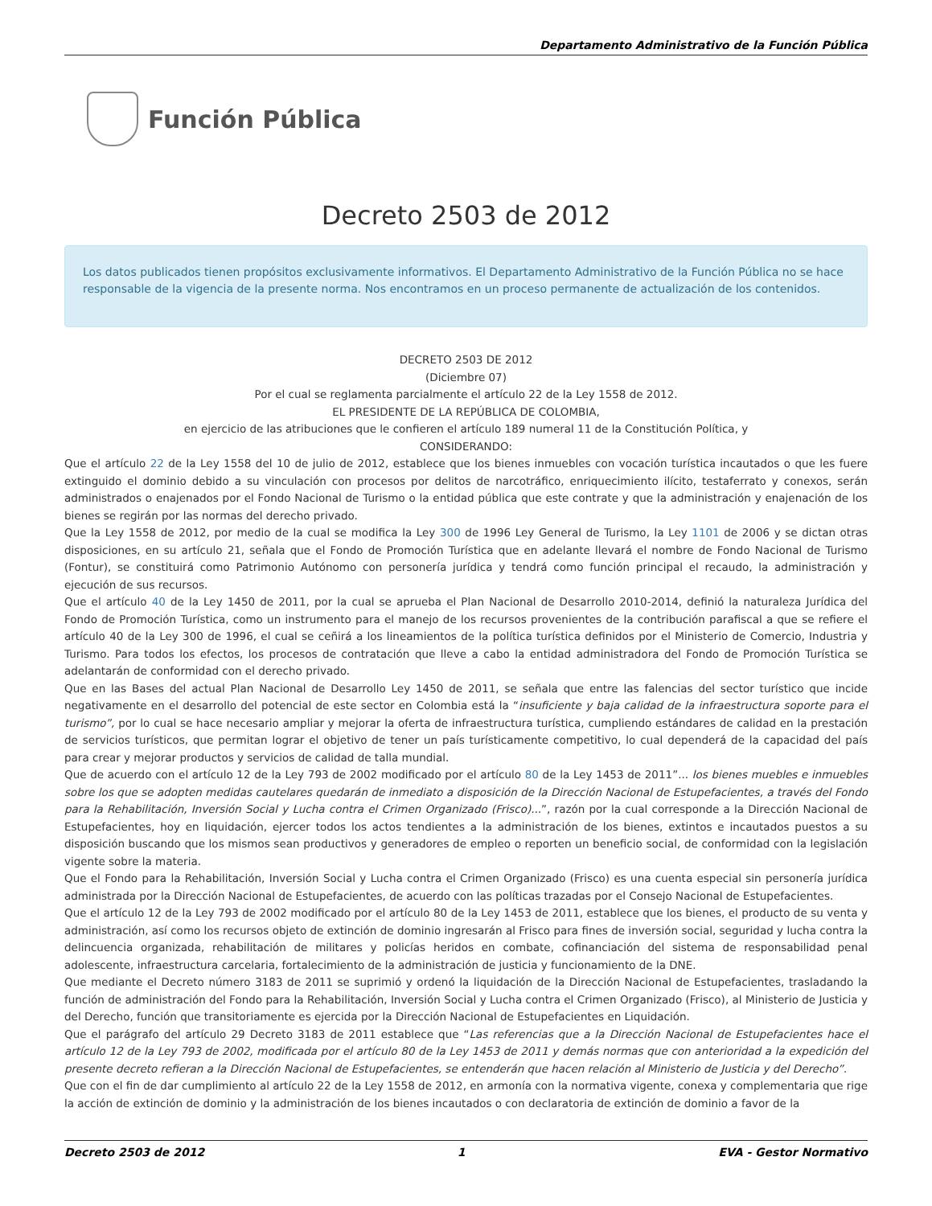Departamento Administrativo de la Función Pública
Función Pública
Decreto 2503 de 2012
Los datos publicados tienen propósitos exclusivamente informativos. El Departamento Administrativo de la Función Pública no se hace responsable de la vigencia de la presente norma. Nos encontramos en un proceso permanente de actualización de los contenidos.
DECRETO 2503 DE 2012
(Diciembre 07)
Por el cual se reglamenta parcialmente el artículo 22 de la Ley 1558 de 2012.
EL PRESIDENTE DE LA REPÚBLICA DE COLOMBIA,
en ejercicio de las atribuciones que le confieren el artículo 189 numeral 11 de la Constitución Política, y
CONSIDERANDO:
Que el artículo 22 de la Ley 1558 del 10 de julio de 2012, establece que los bienes inmuebles con vocación turística incautados o que les fuere extinguido el dominio debido a su vinculación con procesos por delitos de narcotráfico, enriquecimiento ilícito, testaferrato y conexos, serán administrados o enajenados por el Fondo Nacional de Turismo o la entidad pública que este contrate y que la administración y enajenación de los bienes se regirán por las normas del derecho privado.
Que la Ley 1558 de 2012, por medio de la cual se modifica la Ley 300 de 1996 Ley General de Turismo, la Ley 1101 de 2006 y se dictan otras disposiciones, en su artículo 21, señala que el Fondo de Promoción Turística que en adelante llevará el nombre de Fondo Nacional de Turismo (Fontur), se constituirá como Patrimonio Autónomo con personería jurídica y tendrá como función principal el recaudo, la administración y ejecución de sus recursos.
Que el artículo 40 de la Ley 1450 de 2011, por la cual se aprueba el Plan Nacional de Desarrollo 2010-2014, definió la naturaleza Jurídica del Fondo de Promoción Turística, como un instrumento para el manejo de los recursos provenientes de la contribución parafiscal a que se refiere el artículo 40 de la Ley 300 de 1996, el cual se ceñirá a los lineamientos de la política turística definidos por el Ministerio de Comercio, Industria y Turismo. Para todos los efectos, los procesos de contratación que lleve a cabo la entidad administradora del Fondo de Promoción Turística se adelantarán de conformidad con el derecho privado.
Que en las Bases del actual Plan Nacional de Desarrollo Ley 1450 de 2011, se señala que entre las falencias del sector turístico que incide negativamente en el desarrollo del potencial de este sector en Colombia está la “insuficiente y baja calidad de la infraestructura soporte para el turismo”, por lo cual se hace necesario ampliar y mejorar la oferta de infraestructura turística, cumpliendo estándares de calidad en la prestación de servicios turísticos, que permitan lograr el objetivo de tener un país turísticamente competitivo, lo cual dependerá de la capacidad del país para crear y mejorar productos y servicios de calidad de talla mundial.
Que de acuerdo con el artículo 12 de la Ley 793 de 2002 modificado por el artículo 80 de la Ley 1453 de 2011”... los bienes muebles e inmuebles sobre los que se adopten medidas cautelares quedarán de inmediato a disposición de la Dirección Nacional de Estupefacientes, a través del Fondo para la Rehabilitación, Inversión Social y Lucha contra el Crimen Organizado (Frisco)...”, razón por la cual corresponde a la Dirección Nacional de Estupefacientes, hoy en liquidación, ejercer todos los actos tendientes a la administración de los bienes, extintos e incautados puestos a su disposición buscando que los mismos sean productivos y generadores de empleo o reporten un beneficio social, de conformidad con la legislación vigente sobre la materia.
Que el Fondo para la Rehabilitación, Inversión Social y Lucha contra el Crimen Organizado (Frisco) es una cuenta especial sin personería jurídica administrada por la Dirección Nacional de Estupefacientes, de acuerdo con las políticas trazadas por el Consejo Nacional de Estupefacientes.
Que el artículo 12 de la Ley 793 de 2002 modificado por el artículo 80 de la Ley 1453 de 2011, establece que los bienes, el producto de su venta y administración, así como los recursos objeto de extinción de dominio ingresarán al Frisco para fines de inversión social, seguridad y lucha contra la delincuencia organizada, rehabilitación de militares y policías heridos en combate, cofinanciación del sistema de responsabilidad penal adolescente, infraestructura carcelaria, fortalecimiento de la administración de justicia y funcionamiento de la DNE.
Que mediante el Decreto número 3183 de 2011 se suprimió y ordenó la liquidación de la Dirección Nacional de Estupefacientes, trasladando la función de administración del Fondo para la Rehabilitación, Inversión Social y Lucha contra el Crimen Organizado (Frisco), al Ministerio de Justicia y del Derecho, función que transitoriamente es ejercida por la Dirección Nacional de Estupefacientes en Liquidación.
Que el parágrafo del artículo 29 Decreto 3183 de 2011 establece que “Las referencias que a la Dirección Nacional de Estupefacientes hace el artículo 12 de la Ley 793 de 2002, modificada por el artículo 80 de la Ley 1453 de 2011 y demás normas que con anterioridad a la expedición del presente decreto refieran a la Dirección Nacional de Estupefacientes, se entenderán que hacen relación al Ministerio de Justicia y del Derecho”.
Que con el fin de dar cumplimiento al artículo 22 de la Ley 1558 de 2012, en armonía con la normativa vigente, conexa y complementaria que rige la acción de extinción de dominio y la administración de los bienes incautados o con declaratoria de extinción de dominio a favor de la
Decreto 2503 de 2012 1 EVA - Gestor Normativo